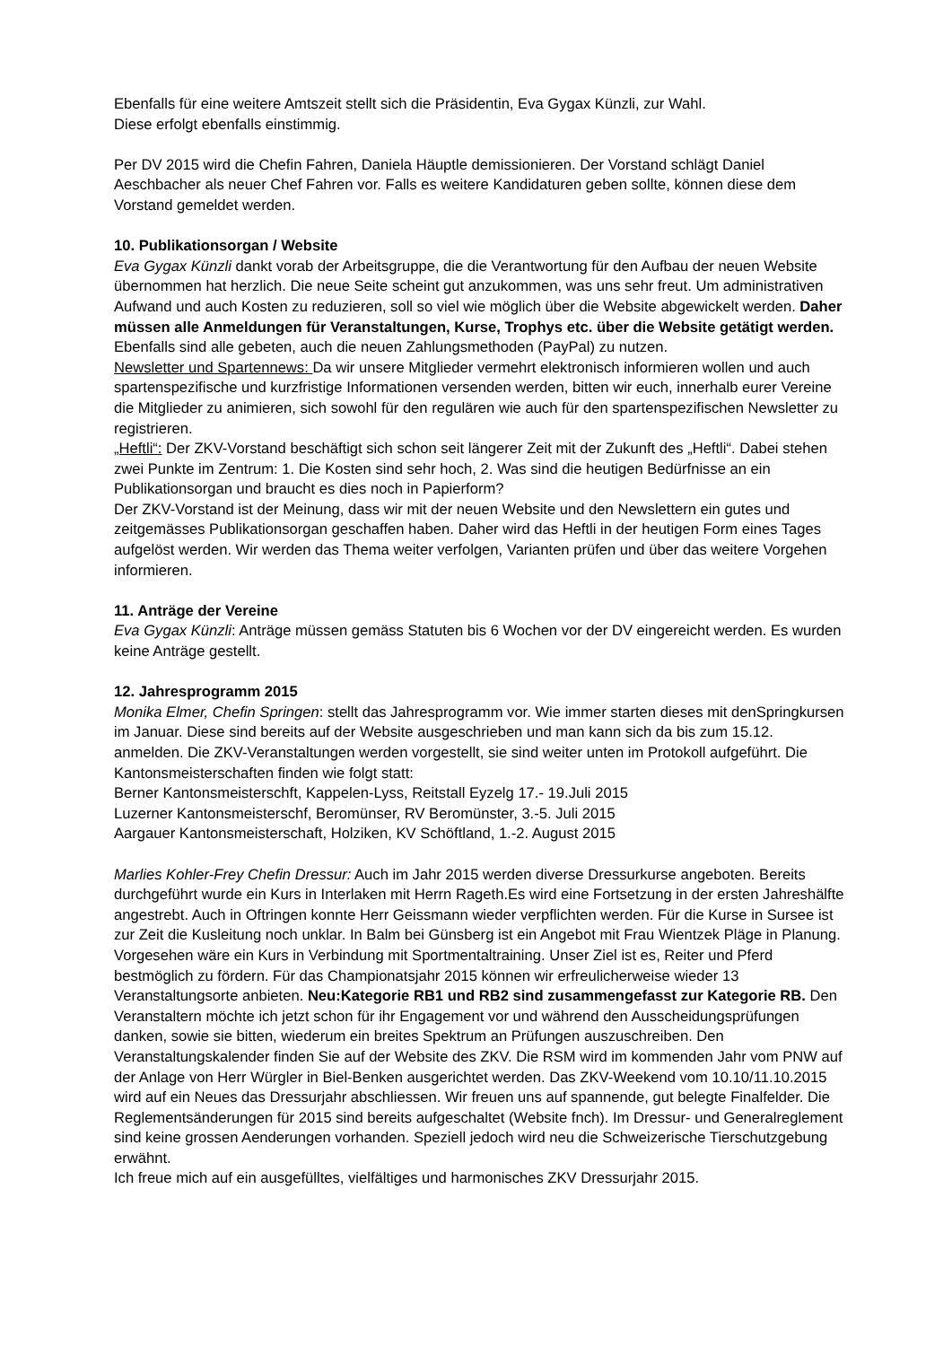Ebenfalls für eine weitere Amtszeit stellt sich die Präsidentin, Eva Gygax Künzli, zur Wahl.
Diese erfolgt ebenfalls einstimmig.
Per DV 2015 wird die Chefin Fahren, Daniela Häuptle demissionieren. Der Vorstand schlägt Daniel Aeschbacher als neuer Chef Fahren vor. Falls es weitere Kandidaturen geben sollte, können diese dem Vorstand gemeldet werden.
10. Publikationsorgan / Website
Eva Gygax Künzli dankt vorab der Arbeitsgruppe, die die Verantwortung für den Aufbau der neuen Website übernommen hat herzlich. Die neue Seite scheint gut anzukommen, was uns sehr freut. Um administrativen Aufwand und auch Kosten zu reduzieren, soll so viel wie möglich über die Website abgewickelt werden. Daher müssen alle Anmeldungen für Veranstaltungen, Kurse, Trophys etc. über die Website getätigt werden. Ebenfalls sind alle gebeten, auch die neuen Zahlungsmethoden (PayPal) zu nutzen.
Newsletter und Spartennews: Da wir unsere Mitglieder vermehrt elektronisch informieren wollen und auch spartenspezifische und kurzfristige Informationen versenden werden, bitten wir euch, innerhalb eurer Vereine die Mitglieder zu animieren, sich sowohl für den regulären wie auch für den spartenspezifischen Newsletter zu registrieren.
„Heftli“: Der ZKV-Vorstand beschäftigt sich schon seit längerer Zeit mit der Zukunft des „Heftli“. Dabei stehen zwei Punkte im Zentrum: 1. Die Kosten sind sehr hoch, 2. Was sind die heutigen Bedürfnisse an ein Publikationsorgan und braucht es dies noch in Papierform?
Der ZKV-Vorstand ist der Meinung, dass wir mit der neuen Website und den Newslettern ein gutes und zeitgemässes Publikationsorgan geschaffen haben. Daher wird das Heftli in der heutigen Form eines Tages aufgelöst werden. Wir werden das Thema weiter verfolgen, Varianten prüfen und über das weitere Vorgehen informieren.
11. Anträge der Vereine
Eva Gygax Künzli: Anträge müssen gemäss Statuten bis 6 Wochen vor der DV eingereicht werden. Es wurden keine Anträge gestellt.
12. Jahresprogramm 2015
Monika Elmer, Chefin Springen: stellt das Jahresprogramm vor. Wie immer starten dieses mit denSpringkursen im Januar. Diese sind bereits auf der Website ausgeschrieben und man kann sich da bis zum 15.12. anmelden. Die ZKV-Veranstaltungen werden vorgestellt, sie sind weiter unten im Protokoll aufgeführt. Die Kantonsmeisterschaften finden wie folgt statt:
Berner Kantonsmeisterschft, Kappelen-Lyss, Reitstall Eyzelg 17.- 19.Juli 2015
Luzerner Kantonsmeisterschf, Beromünser, RV Beromünster, 3.-5. Juli 2015
Aargauer Kantonsmeisterschaft, Holziken, KV Schöftland, 1.-2. August 2015
Marlies Kohler-Frey Chefin Dressur: Auch im Jahr 2015 werden diverse Dressurkurse angeboten. Bereits durchgeführt wurde ein Kurs in Interlaken mit Herrn Rageth.Es wird eine Fortsetzung in der ersten Jahreshälfte angestrebt. Auch in Oftringen konnte Herr Geissmann wieder verpflichten werden. Für die Kurse in Sursee ist zur Zeit die Kusleitung noch unklar. In Balm bei Günsberg ist ein Angebot mit Frau Wientzek Pläge in Planung. Vorgesehen wäre ein Kurs in Verbindung mit Sportmentaltraining. Unser Ziel ist es, Reiter und Pferd bestmöglich zu fördern. Für das Championatsjahr 2015 können wir erfreulicherweise wieder 13 Veranstaltungsorte anbieten. Neu:Kategorie RB1 und RB2 sind zusammengefasst zur Kategorie RB. Den Veranstaltern möchte ich jetzt schon für ihr Engagement vor und während den Ausscheidungsprüfungen danken, sowie sie bitten, wiederum ein breites Spektrum an Prüfungen auszuschreiben. Den Veranstaltungskalender finden Sie auf der Website des ZKV. Die RSM wird im kommenden Jahr vom PNW auf der Anlage von Herr Würgler in Biel-Benken ausgerichtet werden. Das ZKV-Weekend vom 10.10/11.10.2015 wird auf ein Neues das Dressurjahr abschliessen. Wir freuen uns auf spannende, gut belegte Finalfelder. Die Reglementsänderungen für 2015 sind bereits aufgeschaltet (Website fnch). Im Dressur- und Generalreglement sind keine grossen Aenderungen vorhanden. Speziell jedoch wird neu die Schweizerische Tierschutzgebung erwähnt.
Ich freue mich auf ein ausgefülltes, vielfältiges und harmonisches ZKV Dressurjahr 2015.